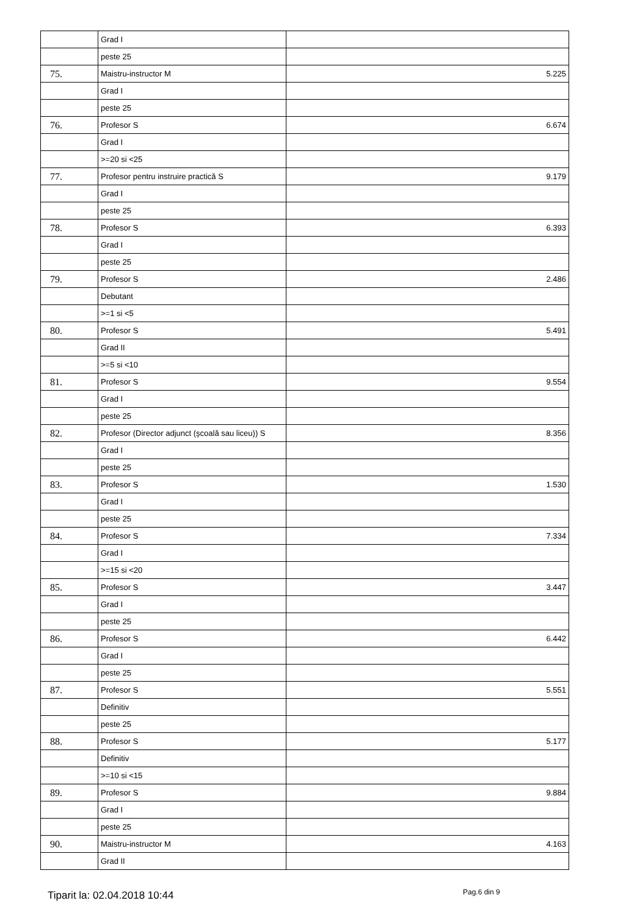| | Grad I | |
| | peste 25 | |
| 75. | Maistru-instructor M | 5.225 |
| | Grad I | |
| | peste 25 | |
| 76. | Profesor S | 6.674 |
| | Grad I | |
| | >=20 si <25 | |
| 77. | Profesor pentru instruire practică S | 9.179 |
| | Grad I | |
| | peste 25 | |
| 78. | Profesor S | 6.393 |
| | Grad I | |
| | peste 25 | |
| 79. | Profesor S | 2.486 |
| | Debutant | |
| | >=1 si <5 | |
| 80. | Profesor S | 5.491 |
| | Grad II | |
| | >=5 si <10 | |
| 81. | Profesor S | 9.554 |
| | Grad I | |
| | peste 25 | |
| 82. | Profesor (Director adjunct (şcoală sau liceu)) S | 8.356 |
| | Grad I | |
| | peste 25 | |
| 83. | Profesor S | 1.530 |
| | Grad I | |
| | peste 25 | |
| 84. | Profesor S | 7.334 |
| | Grad I | |
| | >=15 si <20 | |
| 85. | Profesor S | 3.447 |
| | Grad I | |
| | peste 25 | |
| 86. | Profesor S | 6.442 |
| | Grad I | |
| | peste 25 | |
| 87. | Profesor S | 5.551 |
| | Definitiv | |
| | peste 25 | |
| 88. | Profesor S | 5.177 |
| | Definitiv | |
| | >=10 si <15 | |
| 89. | Profesor S | 9.884 |
| | Grad I | |
| | peste 25 | |
| 90. | Maistru-instructor M | 4.163 |
| | Grad II | |
Tiparit la: 02.04.2018 10:44 Pag.6 din 9